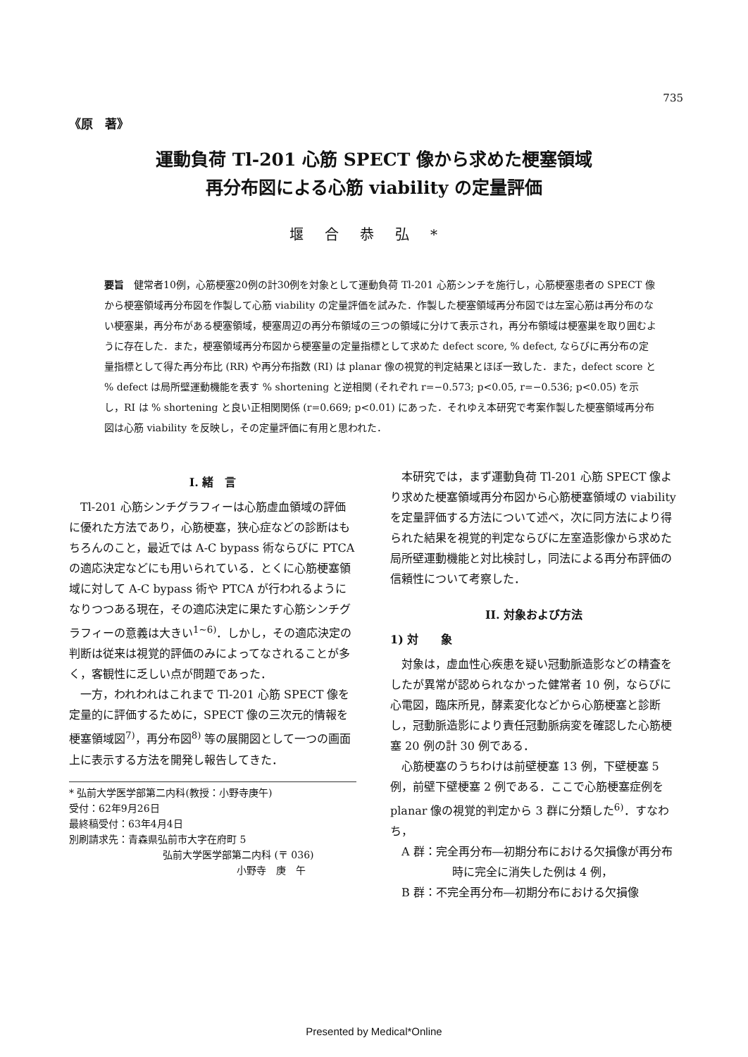735
《原　著》
運動負荷 Tl-201 心筋 SPECT 像から求めた梗塞領域
再分布図による心筋 viability の定量評価
堰合恭弘*
要旨　健常者10例，心筋梗塞20例の計30例を対象として運動負荷 Tl-201 心筋シンチを施行し，心筋梗塞患者の SPECT 像から梗塞領域再分布図を作製して心筋 viability の定量評価を試みた．作製した梗塞領域再分布図では左室心筋は再分布のない梗塞巣，再分布がある梗塞領域，梗塞周辺の再分布領域の三つの領域に分けて表示され，再分布領域は梗塞巣を取り囲むように存在した．また，梗塞領域再分布図から梗塞量の定量指標として求めた defect score, % defect, ならびに再分布の定量指標として得た再分布比 (RR) や再分布指数 (RI) は planar 像の視覚的判定結果とほぼ一致した．また，defect score と % defect は局所壁運動機能を表す % shortening と逆相関 (それぞれ r=−0.573; p<0.05, r=−0.536; p<0.05) を示し，RI は % shortening と良い正相関関係 (r=0.669; p<0.01) にあった．それゆえ本研究で考案作製した梗塞領域再分布図は心筋 viability を反映し，その定量評価に有用と思われた．
I. 緒　言
Tl-201 心筋シンチグラフィーは心筋虚血領域の評価に優れた方法であり，心筋梗塞，狭心症などの診断はもちろんのこと，最近では A-C bypass 術ならびに PTCA の適応決定などにも用いられている．とくに心筋梗塞領域に対して A-C bypass 術や PTCA が行われるようになりつつある現在，その適応決定に果たす心筋シンチグラフィーの意義は大きい<sup>1~6)</sup>．しかし，その適応決定の判断は従来は視覚的評価のみによってなされることが多く，客観性に乏しい点が問題であった．
一方，われわれはこれまで Tl-201 心筋 SPECT 像を定量的に評価するために，SPECT 像の三次元的情報を梗塞領域図<sup>7)</sup>，再分布図<sup>8)</sup> 等の展開図として一つの画面上に表示する方法を開発し報告してきた．
* 弘前大学医学部第二内科(教授：小野寺庚午)
受付：62年9月26日
最終稿受付：63年4月4日
別刷請求先：青森県弘前市大字在府町 5
弘前大学医学部第二内科 (〒 036)
小野寺　庚　午
本研究では，まず運動負荷 Tl-201 心筋 SPECT 像より求めた梗塞領域再分布図から心筋梗塞領域の viability を定量評価する方法について述べ，次に同方法により得られた結果を視覚的判定ならびに左室造影像から求めた局所壁運動機能と対比検討し，同法による再分布評価の信頼性について考察した．
II. 対象および方法
1) 対　　象
対象は，虚血性心疾患を疑い冠動脈造影などの精査をしたが異常が認められなかった健常者 10 例，ならびに心電図，臨床所見，酵素変化などから心筋梗塞と診断し，冠動脈造影により責任冠動脈病変を確認した心筋梗塞 20 例の計 30 例である．
心筋梗塞のうちわけは前壁梗塞 13 例，下壁梗塞 5 例，前壁下壁梗塞 2 例である．ここで心筋梗塞症例を planar 像の視覚的判定から 3 群に分類した<sup>6)</sup>．すなわち，
A 群：完全再分布―初期分布における欠損像が再分布時に完全に消失した例は 4 例，
B 群：不完全再分布―初期分布における欠損像
Presented by Medical*Online